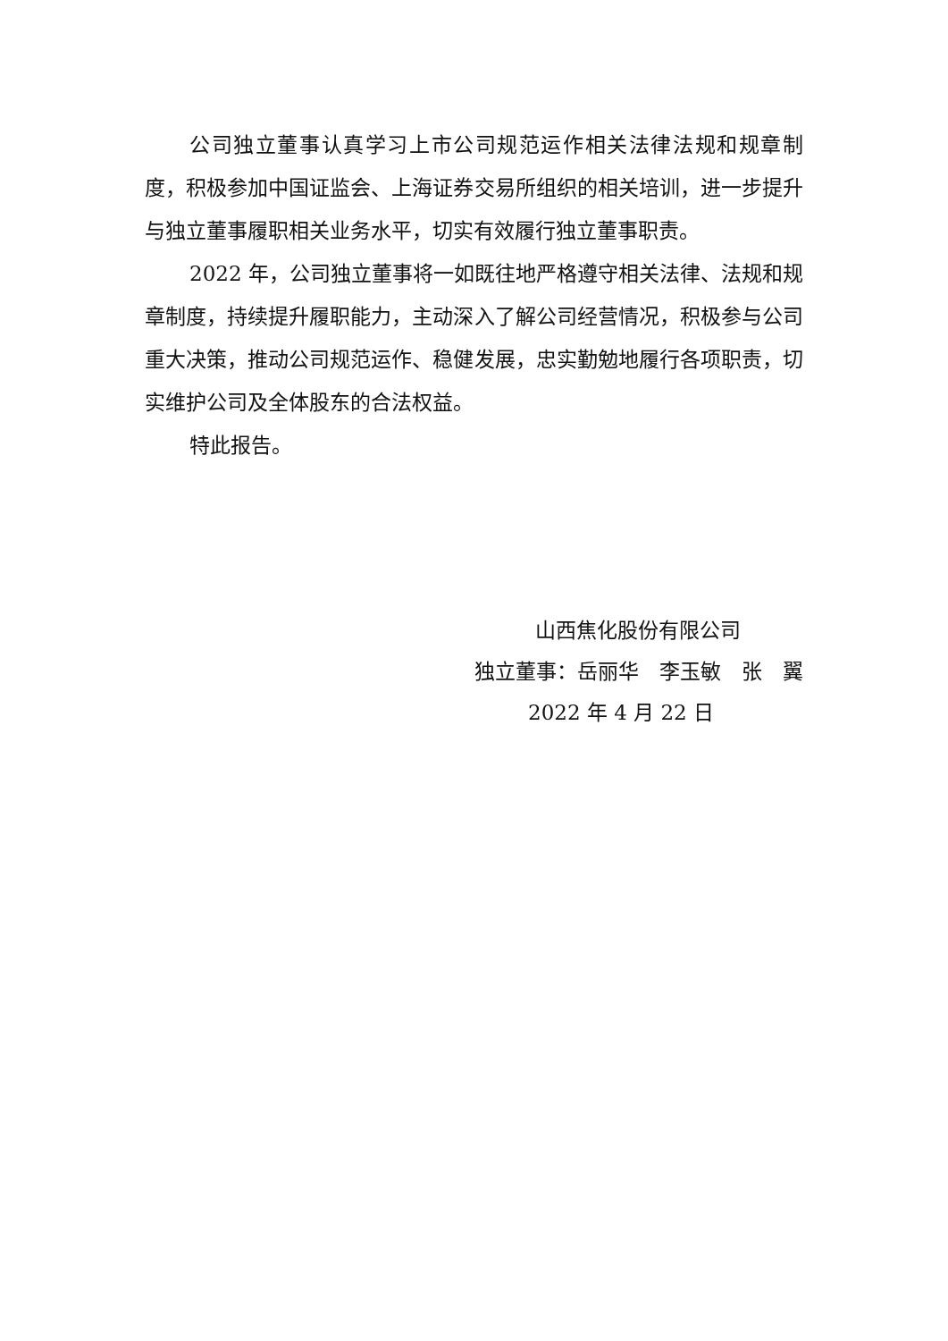公司独立董事认真学习上市公司规范运作相关法律法规和规章制度，积极参加中国证监会、上海证券交易所组织的相关培训，进一步提升与独立董事履职相关业务水平，切实有效履行独立董事职责。
2022 年，公司独立董事将一如既往地严格遵守相关法律、法规和规章制度，持续提升履职能力，主动深入了解公司经营情况，积极参与公司重大决策，推动公司规范运作、稳健发展，忠实勤勉地履行各项职责，切实维护公司及全体股东的合法权益。
特此报告。
山西焦化股份有限公司
独立董事：岳丽华　李玉敏　张　翼
2022 年 4 月 22 日